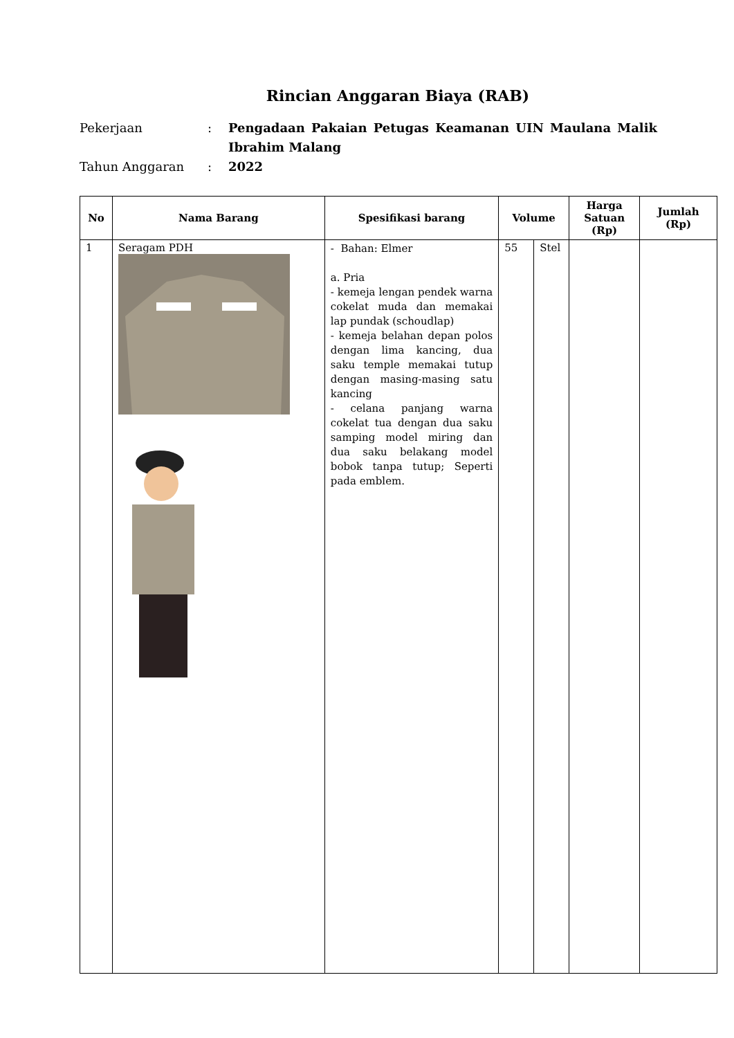Rincian Anggaran Biaya (RAB)
Pekerjaan
:
Pengadaan Pakaian Petugas Keamanan UIN Maulana Malik Ibrahim Malang
Tahun Anggaran
:
2022
| No | Nama Barang | Spesifikasi barang | Volume | | Harga Satuan (Rp) | Jumlah (Rp) |
| --- | --- | --- | --- | --- | --- | --- |
| 1 | Seragam PDH | - Bahan: Elmer a. Pria - kemeja lengan pendek warna cokelat muda dan memakai lap pundak (schoudlap) - kemeja belahan depan polos dengan lima kancing, dua saku temple memakai tutup dengan masing-masing satu kancing - celana panjang warna cokelat tua dengan dua saku samping model miring dan dua saku belakang model bobok tanpa tutup; Seperti pada emblem. | 55 | Stel | | |